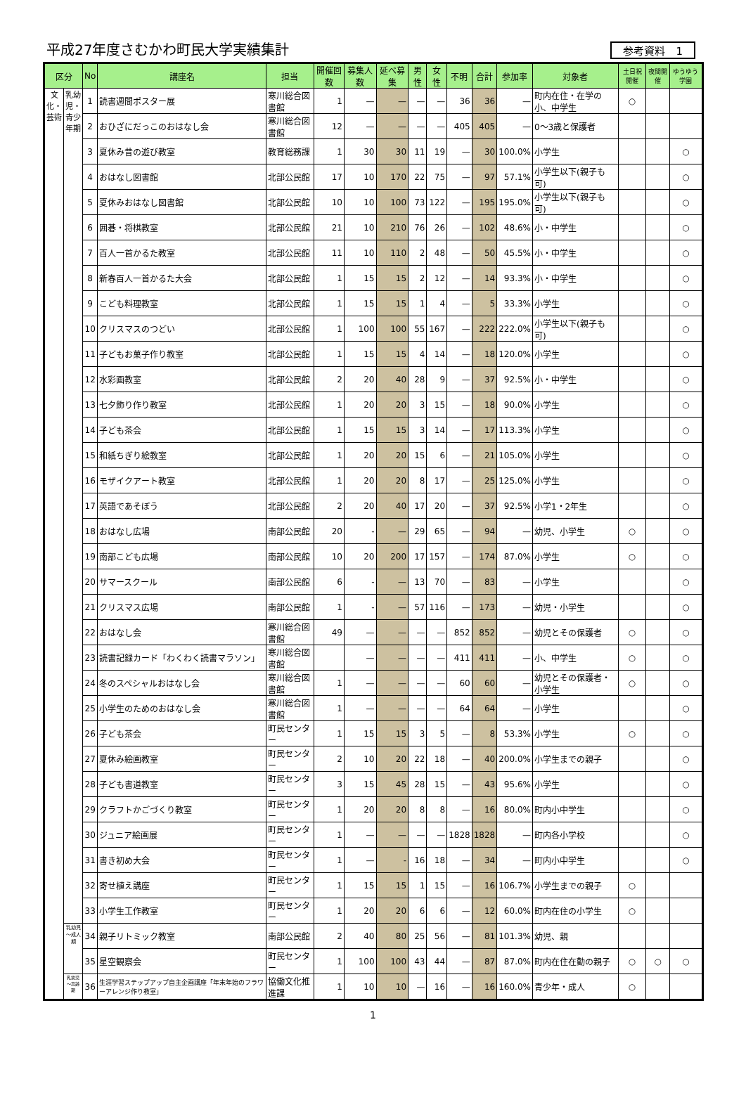平成27年度さむかわ町民大学実績集計
参考資料　1
| 区分 | | No | 講座名 | 担当 | 開催回数 | 募集人数 | 延べ募集 | 男性 | 女性 | 不明 | 合計 | 参加率 | 対象者 | 土日祝開催 | 夜間開催 | ゆうゆう学園 |
| --- | --- | --- | --- | --- | --- | --- | --- | --- | --- | --- | --- | --- | --- | --- | --- | --- |
| 文化・芸術 | 乳幼児・青少年期 | 1 | 読書週間ポスター展 | 寒川総合図書館 | 1 | — | — | — | — | 36 | 36 | — | 町内在住・在学の小、中学生 | ○ | | |
| | | 2 | おひざにだっこのおはなし会 | 寒川総合図書館 | 12 | — | — | — | — | 405 | 405 | — | 0～3歳と保護者 | | | |
| | | 3 | 夏休み昔の遊び教室 | 教育総務課 | 1 | 30 | 30 | 11 | 19 | — | 30 | 100.0% | 小学生 | | | ○ |
| | | 4 | おはなし図書館 | 北部公民館 | 17 | 10 | 170 | 22 | 75 | — | 97 | 57.1% | 小学生以下(親子も可) | | | ○ |
| | | 5 | 夏休みおはなし図書館 | 北部公民館 | 10 | 10 | 100 | 73 | 122 | — | 195 | 195.0% | 小学生以下(親子も可) | | | ○ |
| | | 6 | 囲碁・将棋教室 | 北部公民館 | 21 | 10 | 210 | 76 | 26 | — | 102 | 48.6% | 小・中学生 | | | ○ |
| | | 7 | 百人一首かるた教室 | 北部公民館 | 11 | 10 | 110 | 2 | 48 | — | 50 | 45.5% | 小・中学生 | | | ○ |
| | | 8 | 新春百人一首かるた大会 | 北部公民館 | 1 | 15 | 15 | 2 | 12 | — | 14 | 93.3% | 小・中学生 | | | ○ |
| | | 9 | こども料理教室 | 北部公民館 | 1 | 15 | 15 | 1 | 4 | — | 5 | 33.3% | 小学生 | | | ○ |
| | | 10 | クリスマスのつどい | 北部公民館 | 1 | 100 | 100 | 55 | 167 | — | 222 | 222.0% | 小学生以下(親子も可) | | | ○ |
| | | 11 | 子どもお菓子作り教室 | 北部公民館 | 1 | 15 | 15 | 4 | 14 | — | 18 | 120.0% | 小学生 | | | ○ |
| | | 12 | 水彩画教室 | 北部公民館 | 2 | 20 | 40 | 28 | 9 | — | 37 | 92.5% | 小・中学生 | | | ○ |
| | | 13 | 七夕飾り作り教室 | 北部公民館 | 1 | 20 | 20 | 3 | 15 | — | 18 | 90.0% | 小学生 | | | ○ |
| | | 14 | 子ども茶会 | 北部公民館 | 1 | 15 | 15 | 3 | 14 | — | 17 | 113.3% | 小学生 | | | ○ |
| | | 15 | 和紙ちぎり絵教室 | 北部公民館 | 1 | 20 | 20 | 15 | 6 | — | 21 | 105.0% | 小学生 | | | ○ |
| | | 16 | モザイクアート教室 | 北部公民館 | 1 | 20 | 20 | 8 | 17 | — | 25 | 125.0% | 小学生 | | | ○ |
| | | 17 | 英語であそぼう | 北部公民館 | 2 | 20 | 40 | 17 | 20 | — | 37 | 92.5% | 小学1・2年生 | | | ○ |
| | | 18 | おはなし広場 | 南部公民館 | 20 | - | — | 29 | 65 | — | 94 | — | 幼児、小学生 | ○ | | ○ |
| | | 19 | 南部こども広場 | 南部公民館 | 10 | 20 | 200 | 17 | 157 | — | 174 | 87.0% | 小学生 | ○ | | ○ |
| | | 20 | サマースクール | 南部公民館 | 6 | - | — | 13 | 70 | — | 83 | — | 小学生 | | | ○ |
| | | 21 | クリスマス広場 | 南部公民館 | 1 | - | — | 57 | 116 | — | 173 | — | 幼児・小学生 | | | ○ |
| | | 22 | おはなし会 | 寒川総合図書館 | 49 | — | — | — | — | 852 | 852 | — | 幼児とその保護者 | ○ | | ○ |
| | | 23 | 読書記録カード「わくわく読書マラソン」 | 寒川総合図書館 | | — | — | — | — | 411 | 411 | — | 小、中学生 | ○ | | ○ |
| | | 24 | 冬のスペシャルおはなし会 | 寒川総合図書館 | 1 | — | — | — | — | 60 | 60 | — | 幼児とその保護者・小学生 | ○ | | ○ |
| | | 25 | 小学生のためのおはなし会 | 寒川総合図書館 | 1 | — | — | — | — | 64 | 64 | — | 小学生 | | | ○ |
| | | 26 | 子ども茶会 | 町民センター | 1 | 15 | 15 | 3 | 5 | — | 8 | 53.3% | 小学生 | ○ | | ○ |
| | | 27 | 夏休み絵画教室 | 町民センター | 2 | 10 | 20 | 22 | 18 | — | 40 | 200.0% | 小学生までの親子 | | | ○ |
| | | 28 | 子ども書道教室 | 町民センター | 3 | 15 | 45 | 28 | 15 | — | 43 | 95.6% | 小学生 | | | ○ |
| | | 29 | クラフトかごづくり教室 | 町民センター | 1 | 20 | 20 | 8 | 8 | — | 16 | 80.0% | 町内小中学生 | | | ○ |
| | | 30 | ジュニア絵画展 | 町民センター | 1 | — | — | — | — | 1828 | 1828 | — | 町内各小学校 | | | ○ |
| | | 31 | 書き初め大会 | 町民センター | 1 | — | - | 16 | 18 | — | 34 | — | 町内小中学生 | | | ○ |
| | | 32 | 寄せ植え講座 | 町民センター | 1 | 15 | 15 | 1 | 15 | — | 16 | 106.7% | 小学生までの親子 | ○ | | |
| | | 33 | 小学生工作教室 | 町民センター | 1 | 20 | 20 | 6 | 6 | — | 12 | 60.0% | 町内在住の小学生 | ○ | | |
| | 乳幼児～成人期 | 34 | 親子リトミック教室 | 南部公民館 | 2 | 40 | 80 | 25 | 56 | — | 81 | 101.3% | 幼児、親 | | | |
| | | 35 | 星空観察会 | 町民センター | 1 | 100 | 100 | 43 | 44 | — | 87 | 87.0% | 町内在住在勤の親子 | ○ | ○ | ○ |
| | 乳幼児～高齢期 | 36 | 生涯学習ステップアップ自主企画講座「年末年始のフラワーアレンジ作り教室」 | 協働文化推進課 | 1 | 10 | 10 | — | 16 | — | 16 | 160.0% | 青少年・成人 | ○ | | |
1